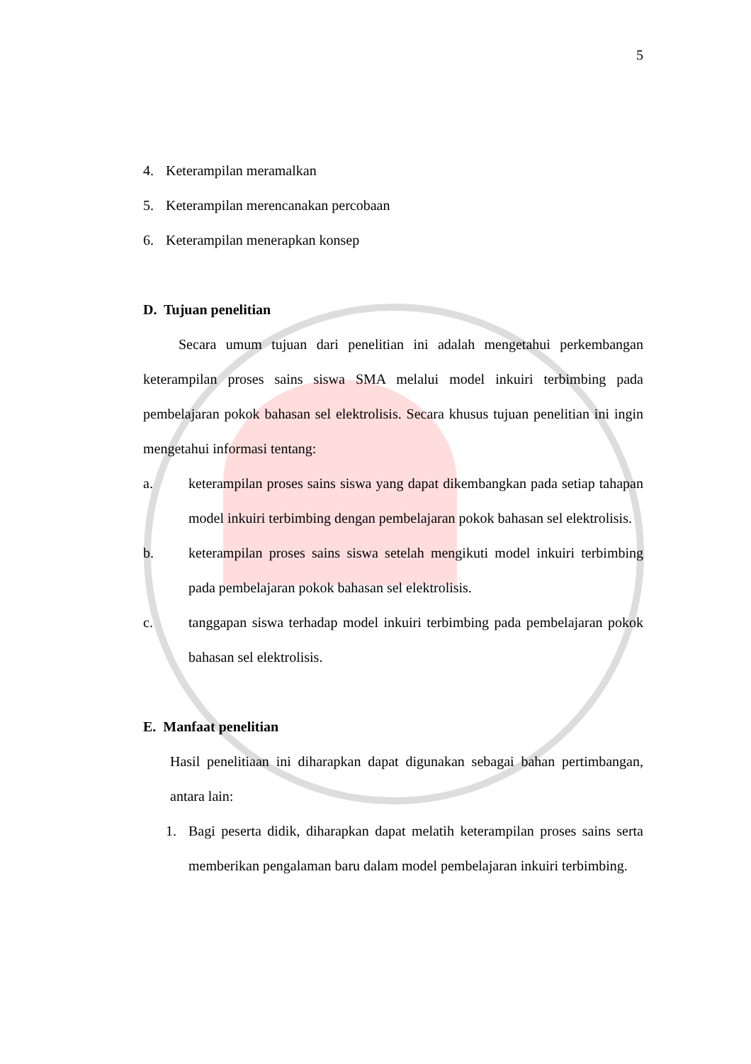5
4. Keterampilan meramalkan
5. Keterampilan merencanakan percobaan
6. Keterampilan menerapkan konsep
D. Tujuan penelitian
Secara umum tujuan dari penelitian ini adalah mengetahui perkembangan keterampilan proses sains siswa SMA melalui model inkuiri terbimbing pada pembelajaran pokok bahasan sel elektrolisis. Secara khusus tujuan penelitian ini ingin mengetahui informasi tentang:
a.
keterampilan proses sains siswa yang dapat dikembangkan pada setiap tahapan model inkuiri terbimbing dengan pembelajaran pokok bahasan sel elektrolisis.
b.
keterampilan proses sains siswa setelah mengikuti model inkuiri terbimbing pada pembelajaran pokok bahasan sel elektrolisis.
c.
tanggapan siswa terhadap model inkuiri terbimbing pada pembelajaran pokok bahasan sel elektrolisis.
E. Manfaat penelitian
Hasil penelitiaan ini diharapkan dapat digunakan sebagai bahan pertimbangan, antara lain:
1.
Bagi peserta didik, diharapkan dapat melatih keterampilan proses sains serta memberikan pengalaman baru dalam model pembelajaran inkuiri terbimbing.